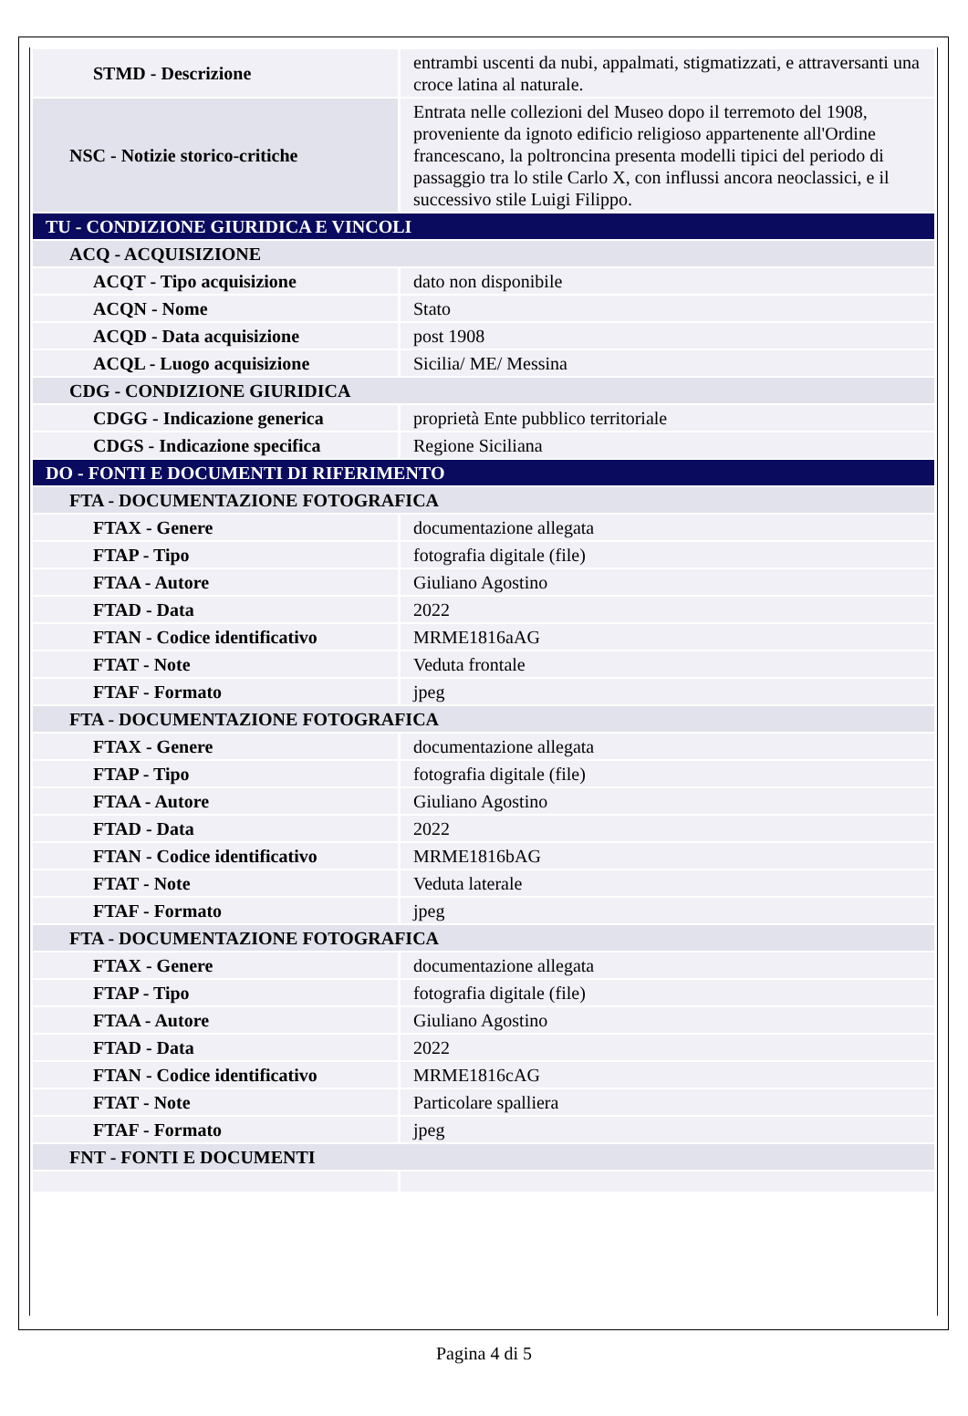| STMD - Descrizione | entrambi uscenti da nubi, appalmati, stigmatizzati, e attraversanti una croce latina al naturale. |
| NSC - Notizie storico-critiche | Entrata nelle collezioni del Museo dopo il terremoto del 1908, proveniente da ignoto edificio religioso appartenente all'Ordine francescano, la poltroncina presenta modelli tipici del periodo di passaggio tra lo stile Carlo X, con influssi ancora neoclassici, e il successivo stile Luigi Filippo. |
| TU - CONDIZIONE GIURIDICA E VINCOLI | |
| ACQ - ACQUISIZIONE | |
| ACQT - Tipo acquisizione | dato non disponibile |
| ACQN - Nome | Stato |
| ACQD - Data acquisizione | post 1908 |
| ACQL - Luogo acquisizione | Sicilia/ ME/ Messina |
| CDG - CONDIZIONE GIURIDICA | |
| CDGG - Indicazione generica | proprietà Ente pubblico territoriale |
| CDGS - Indicazione specifica | Regione Siciliana |
| DO - FONTI E DOCUMENTI DI RIFERIMENTO | |
| FTA - DOCUMENTAZIONE FOTOGRAFICA | |
| FTAX - Genere | documentazione allegata |
| FTAP - Tipo | fotografia digitale (file) |
| FTAA - Autore | Giuliano Agostino |
| FTAD - Data | 2022 |
| FTAN - Codice identificativo | MRME1816aAG |
| FTAT - Note | Veduta frontale |
| FTAF - Formato | jpeg |
| FTA - DOCUMENTAZIONE FOTOGRAFICA | |
| FTAX - Genere | documentazione allegata |
| FTAP - Tipo | fotografia digitale (file) |
| FTAA - Autore | Giuliano Agostino |
| FTAD - Data | 2022 |
| FTAN - Codice identificativo | MRME1816bAG |
| FTAT - Note | Veduta laterale |
| FTAF - Formato | jpeg |
| FTA - DOCUMENTAZIONE FOTOGRAFICA | |
| FTAX - Genere | documentazione allegata |
| FTAP - Tipo | fotografia digitale (file) |
| FTAA - Autore | Giuliano Agostino |
| FTAD - Data | 2022 |
| FTAN - Codice identificativo | MRME1816cAG |
| FTAT - Note | Particolare spalliera |
| FTAF - Formato | jpeg |
| FNT - FONTI E DOCUMENTI | |
Pagina 4 di 5